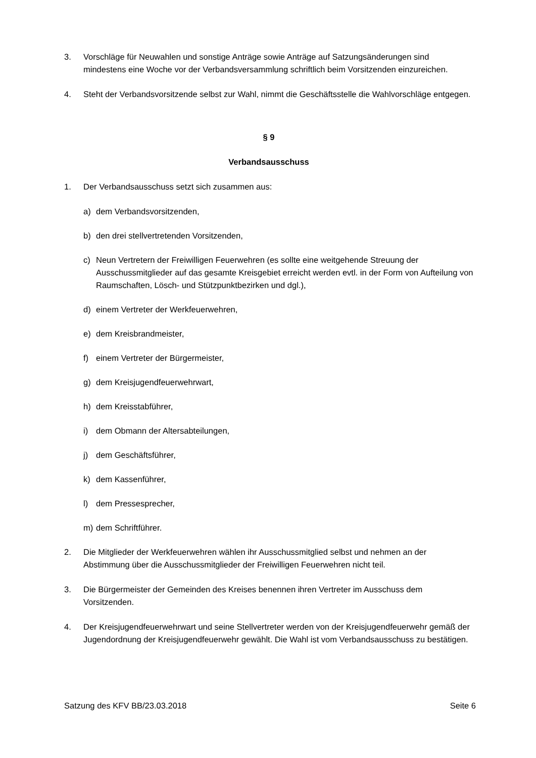3. Vorschläge für Neuwahlen und sonstige Anträge sowie Anträge auf Satzungsänderungen sind mindestens eine Woche vor der Verbandsversammlung schriftlich beim Vorsitzenden einzureichen.
4. Steht der Verbandsvorsitzende selbst zur Wahl, nimmt die Geschäftsstelle die Wahlvorschläge entgegen.
§ 9
Verbandsausschuss
1. Der Verbandsausschuss setzt sich zusammen aus:
a) dem Verbandsvorsitzenden,
b) den drei stellvertretenden Vorsitzenden,
c) Neun Vertretern der Freiwilligen Feuerwehren (es sollte eine weitgehende Streuung der Ausschussmitglieder auf das gesamte Kreisgebiet erreicht werden evtl. in der Form von Aufteilung von Raumschaften, Lösch- und Stützpunktbezirken und dgl.),
d) einem Vertreter der Werkfeuerwehren,
e) dem Kreisbrandmeister,
f) einem Vertreter der Bürgermeister,
g) dem Kreisjugendfeuerwehrwart,
h) dem Kreisstabführer,
i) dem Obmann der Altersabteilungen,
j) dem Geschäftsführer,
k) dem Kassenführer,
l) dem Pressesprecher,
m) dem Schriftführer.
2. Die Mitglieder der Werkfeuerwehren wählen ihr Ausschussmitglied selbst und nehmen an der Abstimmung über die Ausschussmitglieder der Freiwilligen Feuerwehren nicht teil.
3. Die Bürgermeister der Gemeinden des Kreises benennen ihren Vertreter im Ausschuss dem Vorsitzenden.
4. Der Kreisjugendfeuerwehrwart und seine Stellvertreter werden von der Kreisjugendfeuerwehr gemäß der Jugendordnung der Kreisjugendfeuerwehr gewählt. Die Wahl ist vom Verbandsausschuss zu bestätigen.
Satzung des KFV BB/23.03.2018 Seite 6